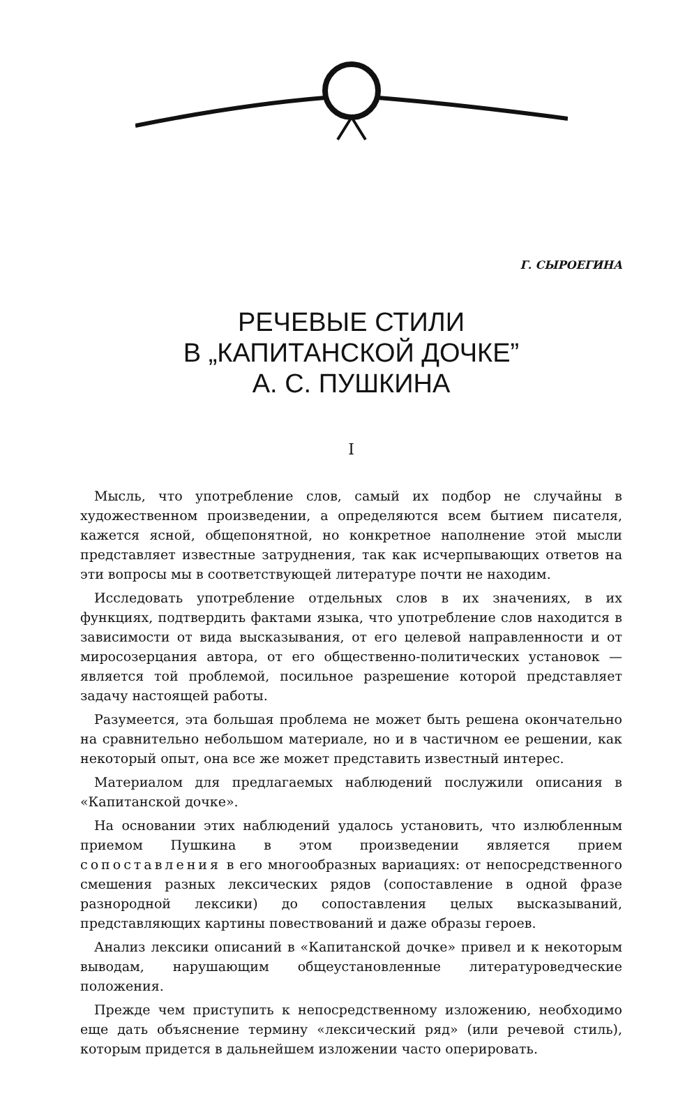Г. СЫРОЕГИНА
РЕЧЕВЫЕ СТИЛИ
В „КАПИТАНСКОЙ ДОЧКЕ”
А. С. ПУШКИНА
I
Мысль, что употребление слов, самый их подбор не случайны в художественном произведении, а определяются всем бытием писателя, кажется ясной, общепонятной, но конкретное наполнение этой мысли представляет известные затруднения, так как исчерпывающих ответов на эти вопросы мы в соответствующей литературе почти не находим.
Исследовать употребление отдельных слов в их значениях, в их функциях, подтвердить фактами языка, что употребление слов находится в зависимости от вида высказывания, от его целевой направленности и от миросозерцания автора, от его общественно-политических установок — является той проблемой, посильное разрешение которой представляет задачу настоящей работы.
Разумеется, эта большая проблема не может быть решена окончательно на сравнительно небольшом материале, но и в частичном ее решении, как некоторый опыт, она все же может представить известный интерес.
Материалом для предлагаемых наблюдений послужили описания в «Капитанской дочке».
На основании этих наблюдений удалось установить, что излюбленным приемом Пушкина в этом произведении является прием сопоставления в его многообразных вариациях: от непосредственного смешения разных лексических рядов (сопоставление в одной фразе разнородной лексики) до сопоставления целых высказываний, представляющих картины повествований и даже образы героев.
Анализ лексики описаний в «Капитанской дочке» привел и к некоторым выводам, нарушающим общеустановленные литературоведческие положения.
Прежде чем приступить к непосредственному изложению, необходимо еще дать объяснение термину «лексический ряд» (или речевой стиль), которым придется в дальнейшем изложении часто оперировать.